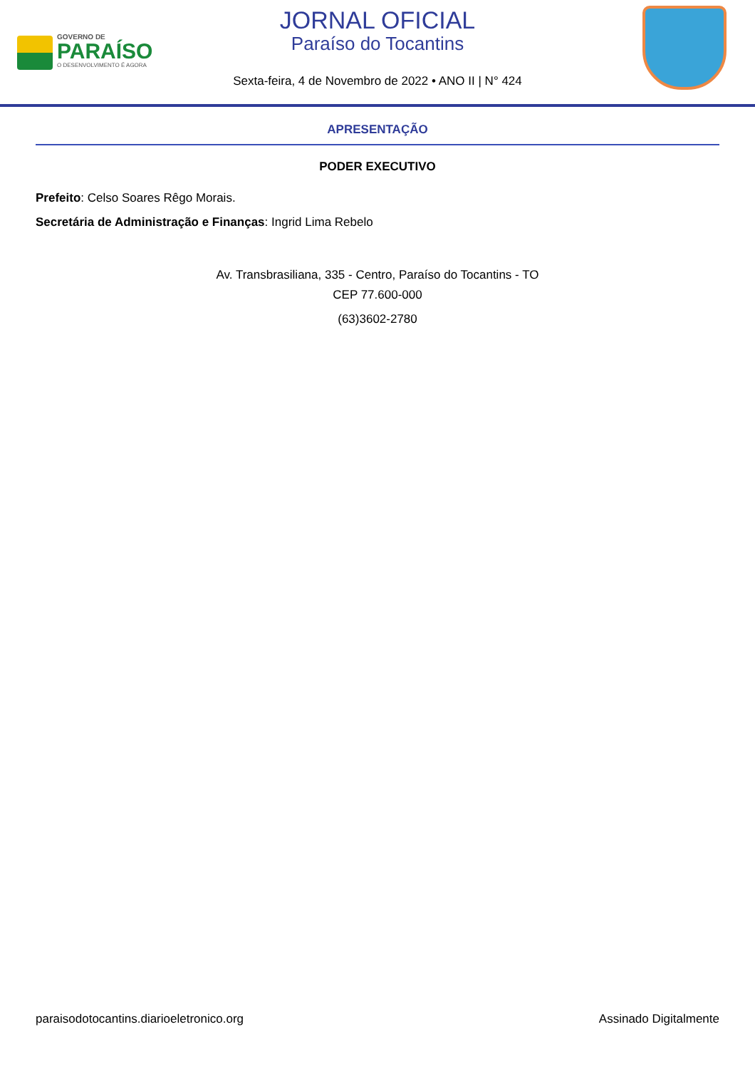GOVERNO DE
PARAÍSO
O DESENVOLVIMENTO É AGORA
JORNAL OFICIAL
Paraíso do Tocantins
Sexta-feira, 4 de Novembro de 2022 • ANO II | N° 424
APRESENTAÇÃO
PODER EXECUTIVO
Prefeito: Celso Soares Rêgo Morais.
Secretária de Administração e Finanças: Ingrid Lima Rebelo
Av. Transbrasiliana, 335 - Centro, Paraíso do Tocantins - TO
CEP 77.600-000
(63)3602-2780
paraisodotocantins.diarioeletronico.org Assinado Digitalmente